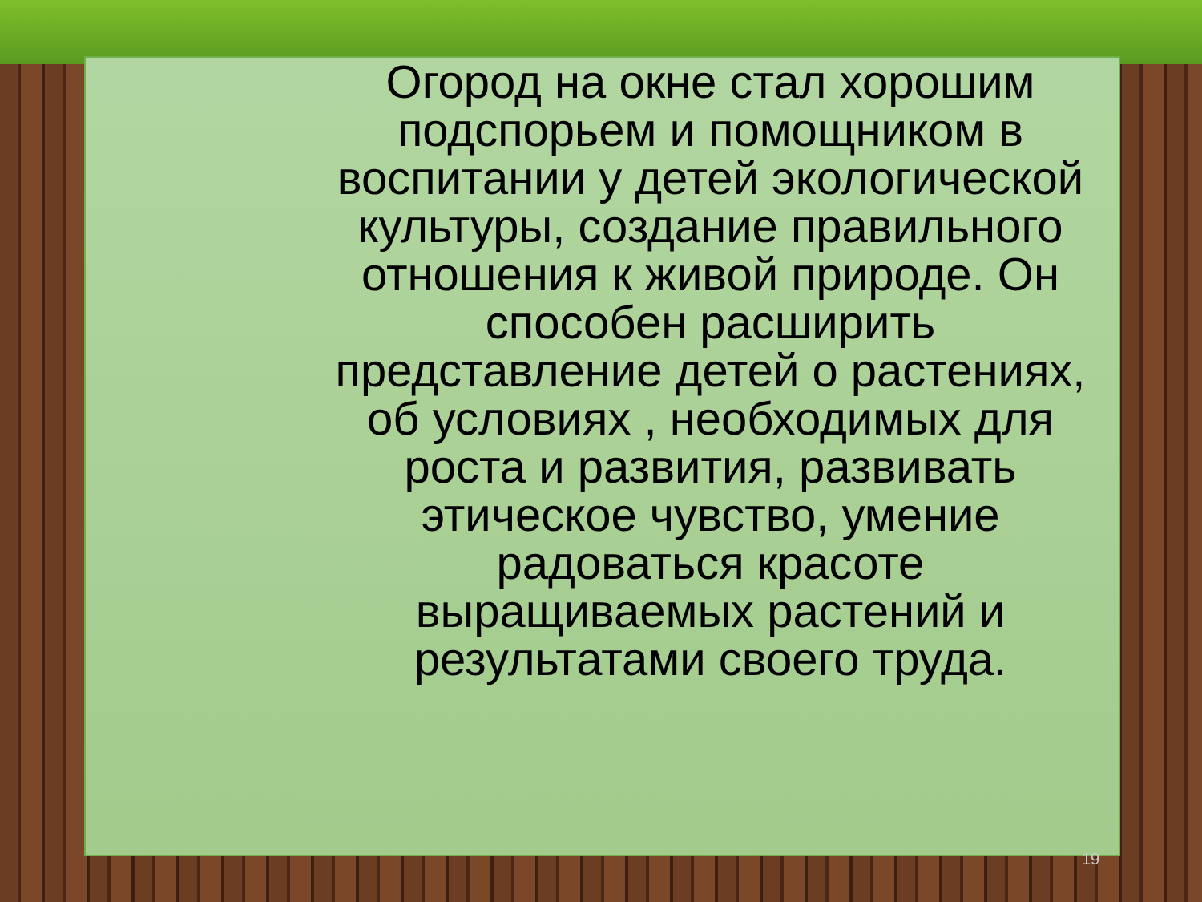Огород на окне стал хорошим подспорьем и помощником в воспитании у детей экологической культуры, создание правильного отношения к живой природе. Он способен расширить представление детей о растениях, об условиях , необходимых для роста и развития, развивать этическое чувство, умение радоваться красоте выращиваемых растений и результатами своего труда.
19